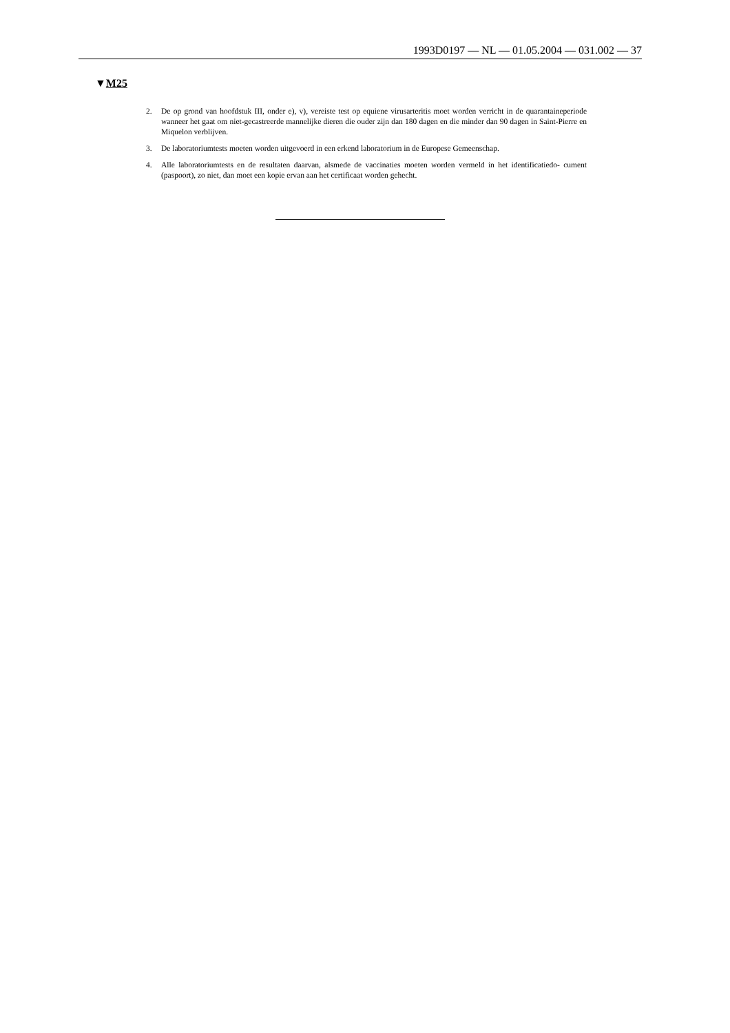1993D0197 — NL — 01.05.2004 — 031.002 — 37
▼M25
2. De op grond van hoofdstuk III, onder e), v), vereiste test op equiene virusarteritis moet worden verricht in de quarantaineperiode wanneer het gaat om niet-gecastreerde mannelijke dieren die ouder zijn dan 180 dagen en die minder dan 90 dagen in Saint-Pierre en Miquelon verblijven.
3. De laboratoriumtests moeten worden uitgevoerd in een erkend laboratorium in de Europese Gemeenschap.
4. Alle laboratoriumtests en de resultaten daarvan, alsmede de vaccinaties moeten worden vermeld in het identificatiedo- cument (paspoort), zo niet, dan moet een kopie ervan aan het certificaat worden gehecht.